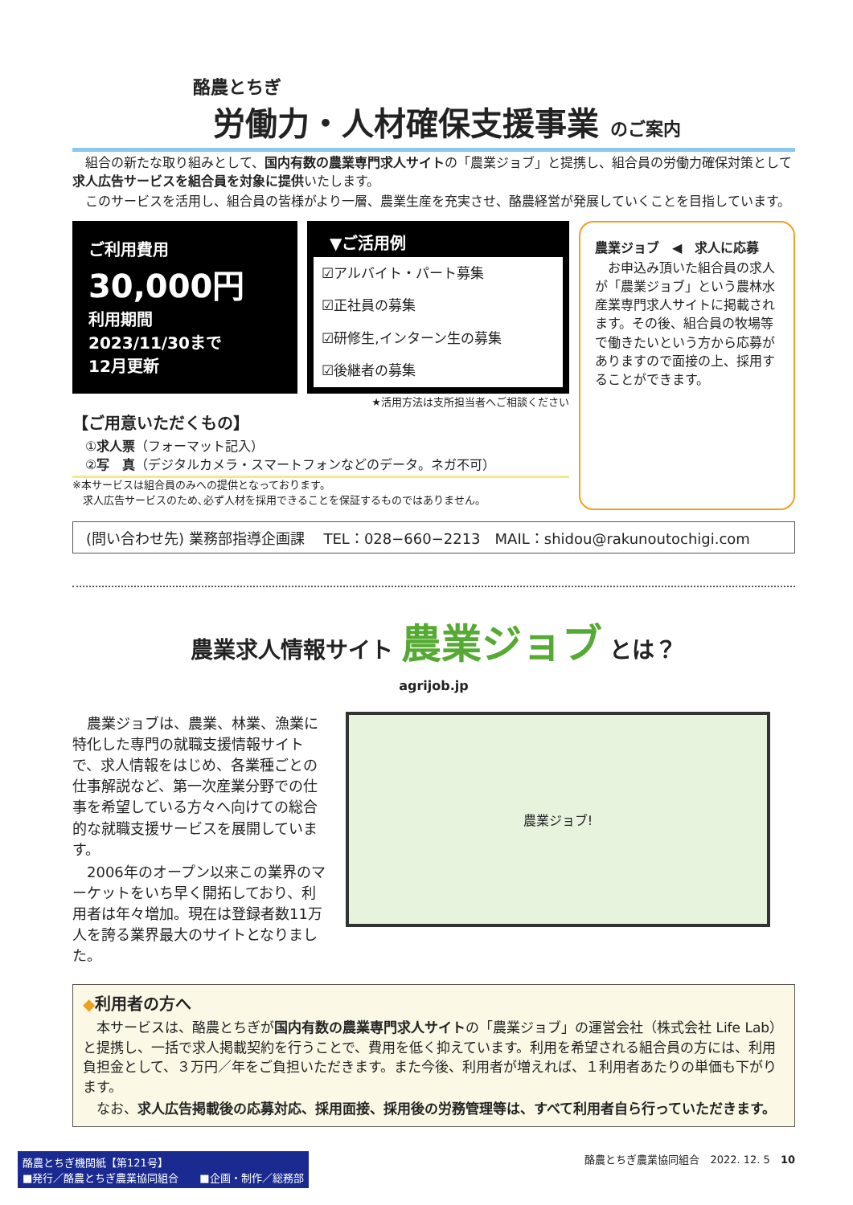酪農とちぎ
労働力・人材確保支援事業 のご案内
　組合の新たな取り組みとして、国内有数の農業専門求人サイトの「農業ジョブ」と提携し、組合員の労働力確保対策として求人広告サービスを組合員を対象に提供いたします。
　このサービスを活用し、組合員の皆様がより一層、農業生産を充実させ、酪農経営が発展していくことを目指しています。
ご利用費用
30,000円
利用期間
2023/11/30まで
12月更新
▼ご活用例
☑アルバイト・パート募集
☑正社員の募集
☑研修生,インターン生の募集
☑後継者の募集
★活用方法は支所担当者へご相談ください
【ご用意いただくもの】
　①求人票（フォーマット記入）
　②写　真（デジタルカメラ・スマートフォンなどのデータ。ネガ不可）
※本サービスは組合員のみへの提供となっております。
　求人広告サービスのため､必ず人材を採用できることを保証するものではありません。
農業ジョブ　◀　求人に応募
　お申込み頂いた組合員の求人が「農業ジョブ」という農林水産業専門求人サイトに掲載されます。その後、組合員の牧場等で働きたいという方から応募がありますので面接の上、採用することができます。
(問い合わせ先) 業務部指導企画課　 TEL：028−660−2213　MAIL：shidou@rakunoutochigi.com
農業求人情報サイト 農業ジョブ とは？
agrijob.jp
　農業ジョブは、農業、林業、漁業に特化した専門の就職支援情報サイトで、求人情報をはじめ、各業種ごとの仕事解説など、第一次産業分野での仕事を希望している方々へ向けての総合的な就職支援サービスを展開しています。
　2006年のオープン以来この業界のマーケットをいち早く開拓しており、利用者は年々増加。現在は登録者数11万人を誇る業界最大のサイトとなりました。
農業ジョブ!
◆利用者の方へ
　本サービスは、酪農とちぎが国内有数の農業専門求人サイトの「農業ジョブ」の運営会社（株式会社 Life Lab）と提携し、一括で求人掲載契約を行うことで、費用を低く抑えています。利用を希望される組合員の方には、利用負担金として、３万円／年をご負担いただきます。また今後、利用者が増えれば、１利用者あたりの単価も下がります。
　なお、求人広告掲載後の応募対応、採用面接、採用後の労務管理等は、すべて利用者自ら行っていただきます。
酪農とちぎ機関紙【第121号】
■発行／酪農とちぎ農業協同組合　　■企画・制作／総務部
酪農とちぎ農業協同組合　2022. 12. 5　10